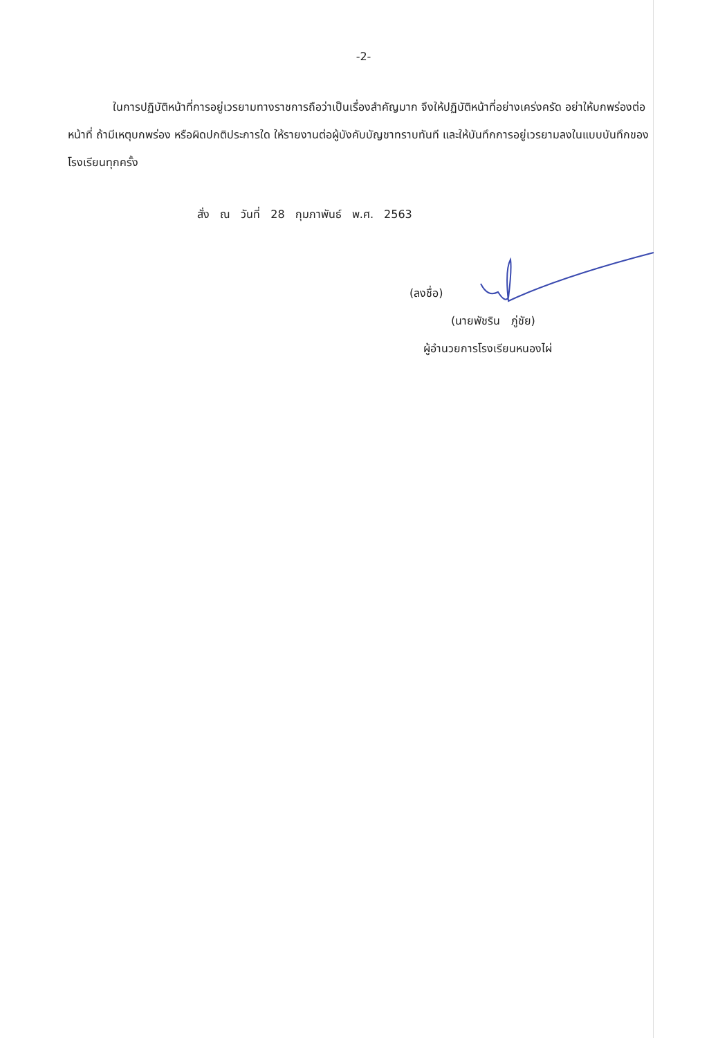-2-
ในการปฏิบัติหน้าที่การอยู่เวรยามทางราชการถือว่าเป็นเรื่องสำคัญมาก จึงให้ปฏิบัติหน้าที่อย่างเคร่งครัด อย่าให้บกพร่องต่อหน้าที่ ถ้ามีเหตุบกพร่อง หรือผิดปกติประการใด ให้รายงานต่อผู้บังคับบัญชาทราบทันที และให้บันทึกการอยู่เวรยามลงในแบบบันทึกของโรงเรียนทุกครั้ง
สั่ง ณ วันที่ 28 กุมภาพันธ์ พ.ศ. 2563
(ลงชื่อ)
(นายพัชริน ภู่ชัย)
ผู้อำนวยการโรงเรียนหนองไผ่